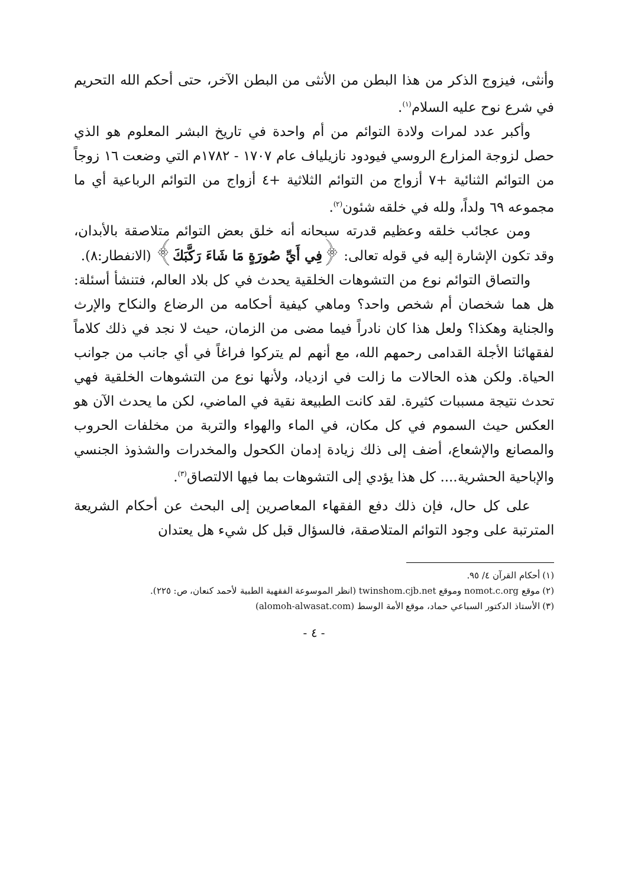وأنثى، فيزوج الذكر من هذا البطن من الأنثى من البطن الآخر، حتى أحكم الله التحريم في شرع نوح عليه السلام<sup>(١)</sup>.
وأكبر عدد لمرات ولادة التوائم من أم واحدة في تاريخ البشر المعلوم هو الذي حصل لزوجة المزارع الروسي فيودود نازيلياف عام ١٧٠٧ - ١٧٨٢م التي وضعت ١٦ زوجاً من التوائم الثنائية +٧ أزواج من التوائم الثلاثية +٤ أزواج من التوائم الرباعية أي ما مجموعه ٦٩ ولداً، ولله في خلقه شئون<sup>(٢)</sup>.
ومن عجائب خلقه وعظيم قدرته سبحانه أنه خلق بعض التوائم متلاصقة بالأبدان، وقد تكون الإشارة إليه في قوله تعالى: ﴿فِي أَيِّ صُورَةٍ مَا شَاءَ رَكَّبَكَ﴾ (الانفطار:٨).
والتصاق التوائم نوع من التشوهات الخلقية يحدث في كل بلاد العالم، فتنشأ أسئلة: هل هما شخصان أم شخص واحد؟ وماهي كيفية أحكامه من الرضاع والنكاح والإرث والجناية وهكذا؟ ولعل هذا كان نادراً فيما مضى من الزمان، حيث لا نجد في ذلك كلاماً لفقهائنا الأجلة القدامى رحمهم الله، مع أنهم لم يتركوا فراغاً في أي جانب من جوانب الحياة. ولكن هذه الحالات ما زالت في ازدياد، ولأنها نوع من التشوهات الخلقية فهي تحدث نتيجة مسببات كثيرة. لقد كانت الطبيعة نقية في الماضي، لكن ما يحدث الآن هو العكس حيث السموم في كل مكان، في الماء والهواء والتربة من مخلفات الحروب والمصانع والإشعاع، أضف إلى ذلك زيادة إدمان الكحول والمخدرات والشذوذ الجنسي والإباحية الحشرية.... كل هذا يؤدي إلى التشوهات بما فيها الالتصاق<sup>(٣)</sup>.
على كل حال، فإن ذلك دفع الفقهاء المعاصرين إلى البحث عن أحكام الشريعة المترتبة على وجود التوائم المتلاصقة، فالسؤال قبل كل شيء هل يعتدان
(١) أحكام القرآن ٤/ ٩٥.
(٢) موقع nomot.c.org وموقع twinshom.cjb.net (انظر الموسوعة الفقهية الطبية لأحمد كنعان، ص: ٢٢٥).
(٣) الأستاذ الدكتور السباعي حماد، موقع الأمة الوسط (alomoh-alwasat.com)
- ٤ -